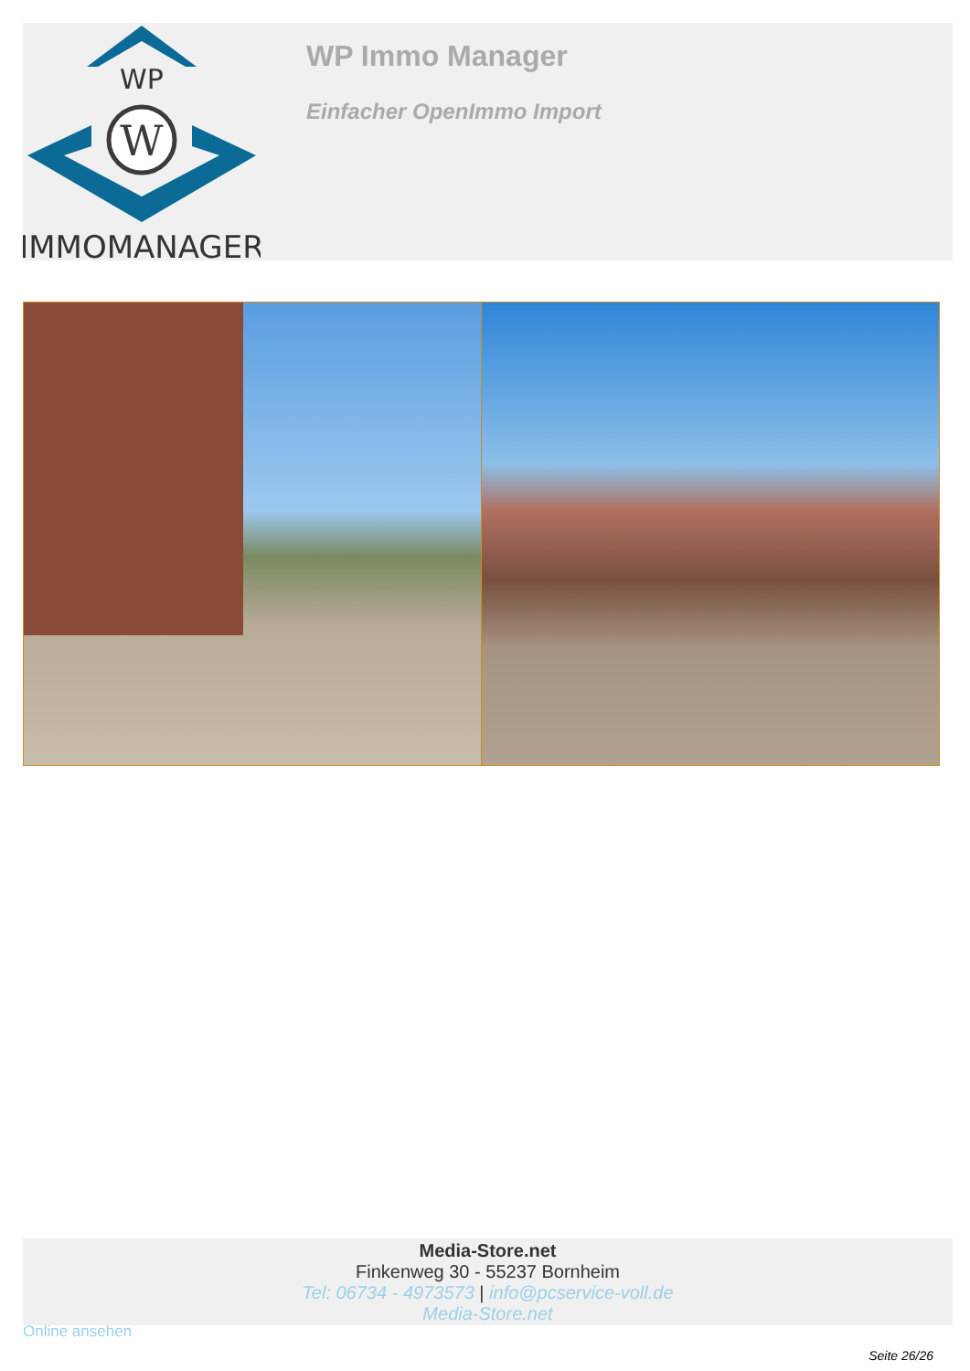WP
W
IMMOMANAGER
WP Immo Manager
Einfacher OpenImmo Import
Media-Store.net
Finkenweg 30 - 55237 Bornheim
Tel: 06734 - 4973573 | info@pcservice-voll.de
Media-Store.net
Online ansehen
Seite 26/26